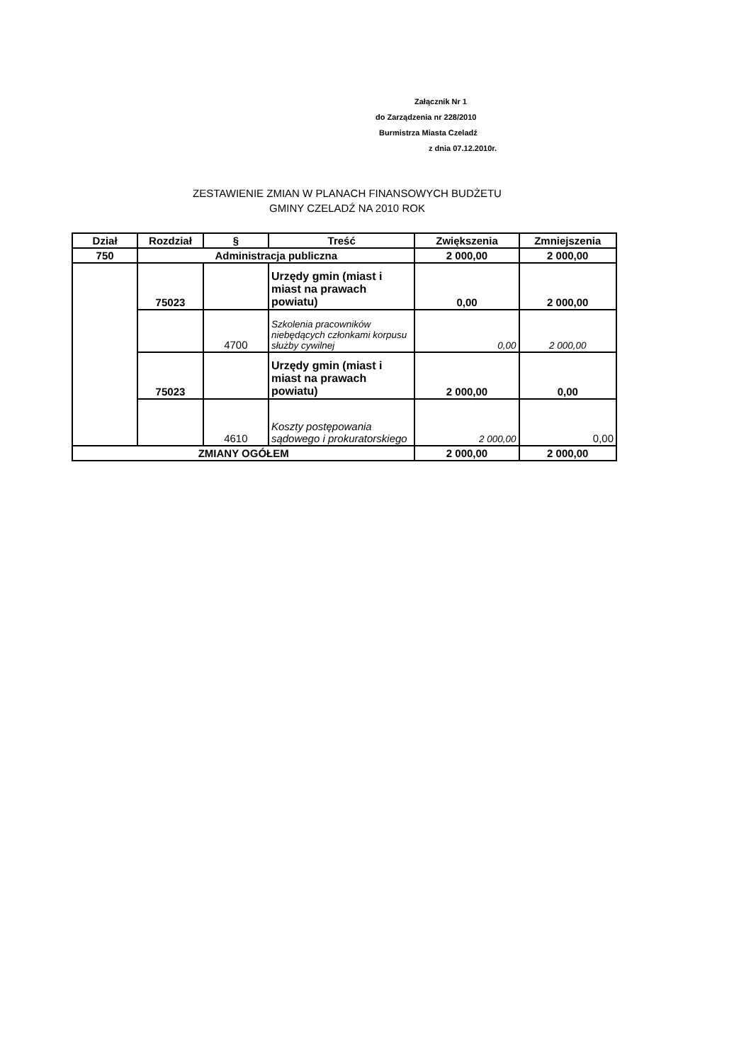Załącznik Nr 1
do Zarządzenia nr 228/2010
Burmistrza Miasta Czeladź
z dnia 07.12.2010r.
ZESTAWIENIE ZMIAN W PLANACH FINANSOWYCH BUDŻETU
GMINY CZELADŹ NA 2010 ROK
| Dział | Rozdział | § | Treść | Zwiększenia | Zmniejszenia |
| --- | --- | --- | --- | --- | --- |
| 750 | Administracja publiczna | | | 2 000,00 | 2 000,00 |
| | 75023 | | Urzędy gmin (miast i miast na prawach powiatu) | 0,00 | 2 000,00 |
| | | 4700 | Szkolenia pracowników niebędących członkami korpusu służby cywilnej | 0,00 | 2 000,00 |
| | 75023 | | Urzędy gmin (miast i miast na prawach powiatu) | 2 000,00 | 0,00 |
| | | 4610 | Koszty postępowania sądowego i prokuratorskiego | 2 000,00 | 0,00 |
| ZMIANY OGÓŁEM | | | | 2 000,00 | 2 000,00 |